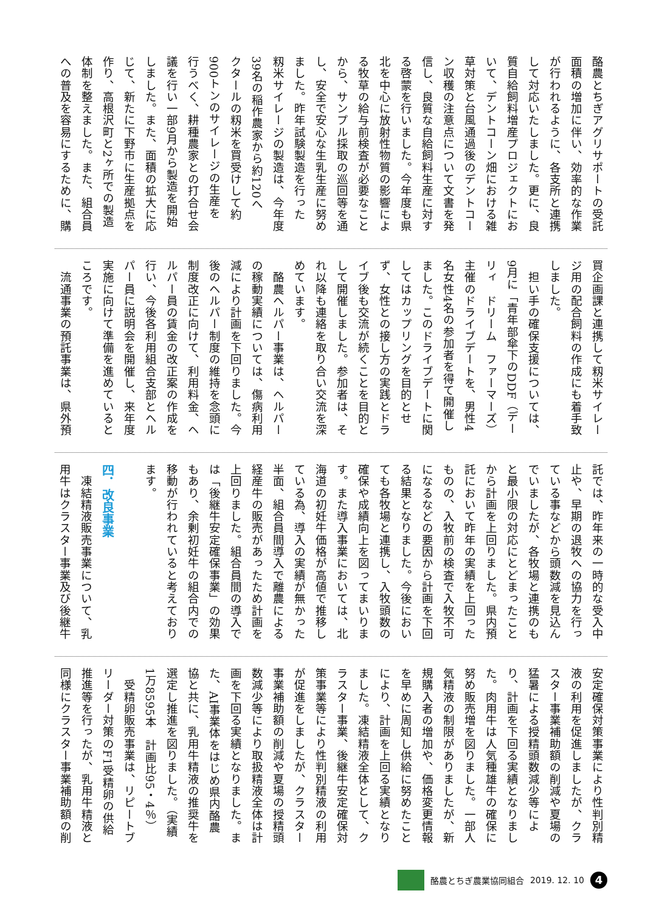酪農とちぎアグリサポートの受託
面積の増加に伴い、効率的な作業
が行われるように、各支所と連携
して対応いたしました。更に、良
質自給飼料増産プロジェクトにお
いて、デントコーン畑における雑
草対策と台風通過後のデントコー
ン収穫の注意点について文書を発
信し、良質な自給飼料生産に対す
る啓蒙を行いました。今年度も県
北を中心に放射性物質の影響によ
る牧草の給与前検査が必要なこと
から、サンプル採取の巡回等を通
し、安全で安心な生乳生産に努め
ました。昨年試験製造を行った
籾米サイレージの製造は、今年度
39名の稲作農家から約120へ
クタールの籾米を買受けして約
900トンのサイレージの生産を
行うべく、耕種農家との打合せ会
議を行い一部9月から製造を開始
しました。また、面積の拡大に応
じて、新たに下野市に生産拠点を
作り、高根沢町と2ヶ所での製造
体制を整えました。また、組合員
への普及を容易にするために、購
買企画課と連携して籾米サイレー
ジ用の配合飼料の作成にも着手致
しました。
　担い手の確保支援については、
9月に「青年部傘下のDDF（デー
リィ　ドリーム　ファーマーズ）
主催のドライブデートを、男性4
名女性4名の参加者を得て開催し
ました。このドライブデートに関
してはカップリングを目的とせ
ず、女性との接し方の実践とドラ
イブ後も交流が続くことを目的と
して開催しました。参加者は、そ
れ以降も連絡を取り合い交流を深
めています。
　酪農ヘルパー事業は、ヘルパー
の稼動実績については、傷病利用
減により計画を下回りました。今
後のヘルパー制度の維持を念頭に
制度改正に向けて、利用料金、ヘ
ルパー員の賃金の改正案の作成を
行い、今後各利用組合支部とヘル
パー員に説明会を開催し、来年度
実施に向けて準備を進めていると
ころです。
　流通事業の預託事業は、県外預
託では、昨年来の一時的な受入中
止や、早期の退牧への協力を行っ
ている事などから頭数減を見込ん
でいましたが、各牧場と連携のも
と最小限の対応にとどまったこと
から計画を上回りました。県内預
託において昨年の実績を上回った
ものの、入牧前の検査で入牧不可
になるなどの要因から計画を下回
る結果となりました。今後におい
ても各牧場と連携し、入牧頭数の
確保や成績向上を図ってまいりま
す。また導入事業においては、北
海道の初妊牛価格が高値で推移し
ている為、導入の実績が無かった
半面、組合員間導入で離農による
経産牛の販売があったため計画を
上回りました。組合員間の導入で
は「後継牛安定確保事業」の効果
もあり、余剰初妊牛の組合内での
移動が行われていると考えており
ます。
　
四．改良事業
　凍結精液販売事業について、乳
用牛はクラスター事業及び後継牛
安定確保対策事業により性判別精
液の利用を促進しましたが、クラ
スター事業補助額の削減や夏場の
猛暑による授精頭数減少等によ
り、計画を下回る実績となりまし
た。肉用牛は人気種雄牛の確保に
努め販売増を図りました。一部人
気精液の制限がありましたが、新
規購入者の増加や、価格変更情報
を早めに周知し供給に努めたこと
により、計画を上回る実績となり
ました。凍結精液全体として、ク
ラスター事業、後継牛安定確保対
策事業等により性判別精液の利用
が促進をしましたが、クラスター
事業補助額の削減や夏場の授精頭
数減少等により取扱精液全体は計
画を下回る実績となりました。ま
た、AI事業体をはじめ県内酪農
協と共に、乳用牛精液の推奨牛を
選定し推進を図りました。（実績
1万8595本　計画比95・4％）
　受精卵販売事業は、リピートブ
リーダー対策のF1受精卵の供給
推進等を行ったが、乳用牛精液と
同様にクラスター事業補助額の削
酪農とちぎ農業協同組合 2019. 12. 10
4